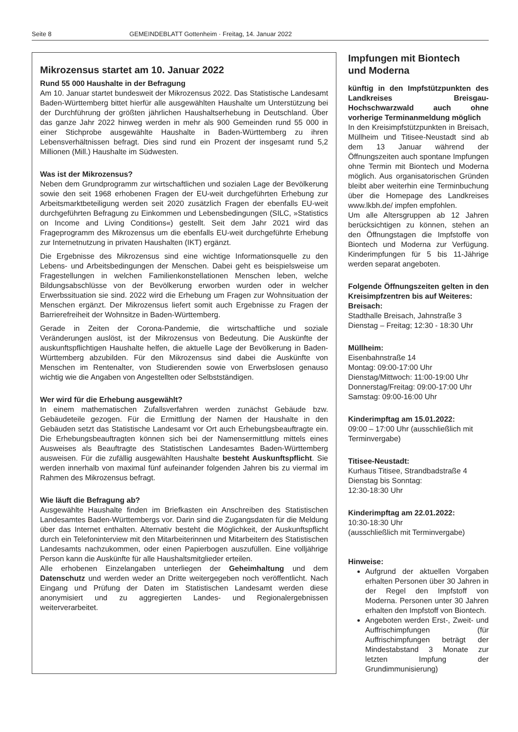Seite 8 GEMEINDEBLATT Gottenheim · Freitag, 14. Januar 2022
Mikrozensus startet am 10. Januar 2022
Rund 55 000 Haushalte in der Befragung
Am 10. Januar startet bundesweit der Mikrozensus 2022. Das Statistische Landesamt Baden-Württemberg bittet hierfür alle ausgewählten Haushalte um Unterstützung bei der Durchführung der größten jährlichen Haushaltserhebung in Deutschland. Über das ganze Jahr 2022 hinweg werden in mehr als 900 Gemeinden rund 55 000 in einer Stichprobe ausgewählte Haushalte in Baden-Württemberg zu ihren Lebensverhältnissen befragt. Dies sind rund ein Prozent der insgesamt rund 5,2 Millionen (Mill.) Haushalte im Südwesten.
Was ist der Mikrozensus?
Neben dem Grundprogramm zur wirtschaftlichen und sozialen Lage der Bevölkerung sowie den seit 1968 erhobenen Fragen der EU-weit durchgeführten Erhebung zur Arbeitsmarktbeteiligung werden seit 2020 zusätzlich Fragen der ebenfalls EU-weit durchgeführten Befragung zu Einkommen und Lebensbedingungen (SILC, »Statistics on Income and Living Conditions«) gestellt. Seit dem Jahr 2021 wird das Frageprogramm des Mikrozensus um die ebenfalls EU-weit durchgeführte Erhebung zur Internetnutzung in privaten Haushalten (IKT) ergänzt.
Die Ergebnisse des Mikrozensus sind eine wichtige Informationsquelle zu den Lebens- und Arbeitsbedingungen der Menschen. Dabei geht es beispielsweise um Fragestellungen in welchen Familienkonstellationen Menschen leben, welche Bildungsabschlüsse von der Bevölkerung erworben wurden oder in welcher Erwerbssituation sie sind. 2022 wird die Erhebung um Fragen zur Wohnsituation der Menschen ergänzt. Der Mikrozensus liefert somit auch Ergebnisse zu Fragen der Barrierefreiheit der Wohnsitze in Baden-Württemberg.
Gerade in Zeiten der Corona-Pandemie, die wirtschaftliche und soziale Veränderungen auslöst, ist der Mikrozensus von Bedeutung. Die Auskünfte der auskunftspflichtigen Haushalte helfen, die aktuelle Lage der Bevölkerung in Baden-Württemberg abzubilden. Für den Mikrozensus sind dabei die Auskünfte von Menschen im Rentenalter, von Studierenden sowie von Erwerbslosen genauso wichtig wie die Angaben von Angestellten oder Selbstständigen.
Wer wird für die Erhebung ausgewählt?
In einem mathematischen Zufallsverfahren werden zunächst Gebäude bzw. Gebäudeteile gezogen. Für die Ermittlung der Namen der Haushalte in den Gebäuden setzt das Statistische Landesamt vor Ort auch Erhebungsbeauftragte ein. Die Erhebungsbeauftragten können sich bei der Namensermittlung mittels eines Ausweises als Beauftragte des Statistischen Landesamtes Baden-Württemberg ausweisen. Für die zufällig ausgewählten Haushalte besteht Auskunftspflicht. Sie werden innerhalb von maximal fünf aufeinander folgenden Jahren bis zu viermal im Rahmen des Mikrozensus befragt.
Wie läuft die Befragung ab?
Ausgewählte Haushalte finden im Briefkasten ein Anschreiben des Statistischen Landesamtes Baden-Württembergs vor. Darin sind die Zugangsdaten für die Meldung über das Internet enthalten. Alternativ besteht die Möglichkeit, der Auskunftspflicht durch ein Telefoninterview mit den Mitarbeiterinnen und Mitarbeitern des Statistischen Landesamts nachzukommen, oder einen Papierbogen auszufüllen. Eine volljährige Person kann die Auskünfte für alle Haushaltsmitglieder erteilen.
Alle erhobenen Einzelangaben unterliegen der Geheimhaltung und dem Datenschutz und werden weder an Dritte weitergegeben noch veröffentlicht. Nach Eingang und Prüfung der Daten im Statistischen Landesamt werden diese anonymisiert und zu aggregierten Landes- und Regionalergebnissen weiterverarbeitet.
Impfungen mit Biontech
und Moderna
künftig in den Impfstützpunkten des Landkreises Breisgau-Hochschwarzwald auch ohne vorherige Terminanmeldung möglich
In den Kreisimpfstützpunkten in Breisach, Müllheim und Titisee-Neustadt sind ab dem 13 Januar während der Öffnungszeiten auch spontane Impfungen ohne Termin mit Biontech und Moderna möglich. Aus organisatorischen Gründen bleibt aber weiterhin eine Terminbuchung über die Homepage des Landkreises www.lkbh.de/ impfen empfohlen.
Um alle Altersgruppen ab 12 Jahren berücksichtigen zu können, stehen an den Öffnungstagen die Impfstoffe von Biontech und Moderna zur Verfügung. Kinderimpfungen für 5 bis 11-Jährige werden separat angeboten.
Folgende Öffnungszeiten gelten in den Kreisimpfzentren bis auf Weiteres:
Breisach:
Stadthalle Breisach, Jahnstraße 3
Dienstag – Freitag; 12:30 - 18:30 Uhr
Müllheim:
Eisenbahnstraße 14
Montag: 09:00-17:00 Uhr
Dienstag/Mittwoch: 11:00-19:00 Uhr
Donnerstag/Freitag: 09:00-17:00 Uhr
Samstag: 09:00-16:00 Uhr
Kinderimpftag am 15.01.2022:
09:00 – 17:00 Uhr (ausschließlich mit Terminvergabe)
Titisee-Neustadt:
Kurhaus Titisee, Strandbadstraße 4
Dienstag bis Sonntag:
12:30-18:30 Uhr
Kinderimpftag am 22.01.2022:
10:30-18:30 Uhr
(ausschließlich mit Terminvergabe)
Hinweise:
Aufgrund der aktuellen Vorgaben erhalten Personen über 30 Jahren in der Regel den Impfstoff von Moderna. Personen unter 30 Jahren erhalten den Impfstoff von Biontech.
Angeboten werden Erst-, Zweit- und Auffrischimpfungen (für Auffrischimpfungen beträgt der Mindestabstand 3 Monate zur letzten Impfung der Grundimmunisierung)